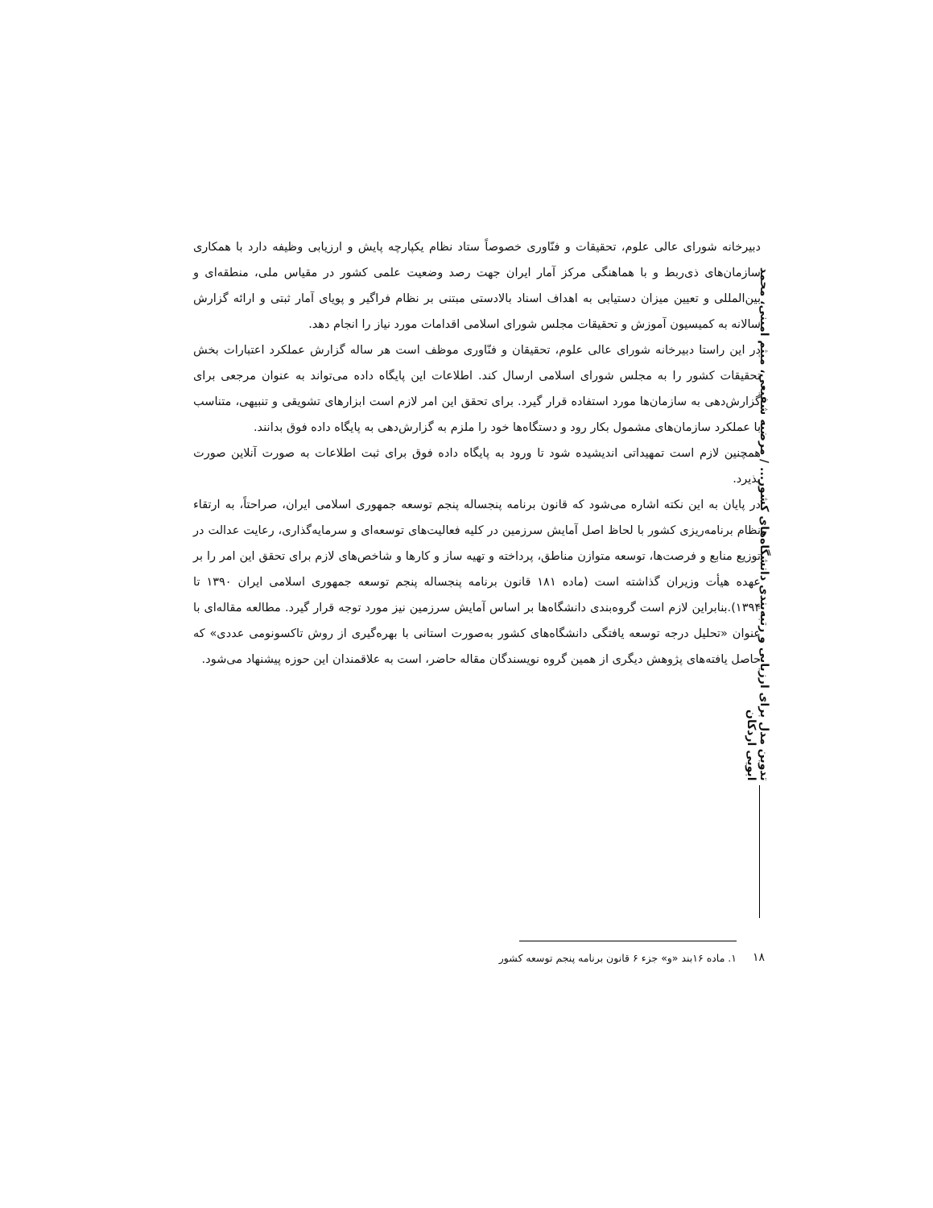تدوین مدل برای ارزیابی و رتبه‌بندی دانشگاه‌های کشور... / مرضیه شفیعی، میثم امینی، محمد ابویی اردکان
دبیرخانه شورای عالی علوم، تحقیقات و فنّاوری خصوصاً ستاد نظام یکپارچه پایش و ارزیابی وظیفه دارد با همکاری سازمان‌های ذی‌ربط و با هماهنگی مرکز آمار ایران جهت رصد وضعیت علمی کشور در مقیاس ملی، منطقه‌ای و بین‌المللی و تعیین میزان دستیابی به اهداف اسناد بالادستی مبتنی بر نظام فراگیر و پویای آمار ثبتی و ارائه گزارش سالانه به کمیسیون آموزش و تحقیقات مجلس شورای اسلامی اقدامات مورد نیاز را انجام دهد.
در این راستا دبیرخانه شورای عالی علوم، تحقیقان و فنّاوری موظف است هر ساله گزارش عملکرد اعتبارات بخش تحقیقات کشور را به مجلس شورای اسلامی ارسال کند. اطلاعات این پایگاه داده می‌تواند به عنوان مرجعی برای گزارش‌دهی به سازمان‌ها مورد استفاده قرار گیرد. برای تحقق این امر لازم است ابزارهای تشویقی و تنبیهی، متناسب با عملکرد سازمان‌های مشمول بکار رود و دستگاه‌ها خود را ملزم به گزارش‌دهی به پایگاه داده فوق بدانند.
همچنین لازم است تمهیداتی اندیشیده شود تا ورود به پایگاه داده فوق برای ثبت اطلاعات به صورت آنلاین صورت پذیرد.
در پایان به این نکته اشاره می‌شود که قانون برنامه پنجساله پنجم توسعه جمهوری اسلامی ایران، صراحتاً، به ارتقاء نظام برنامه‌ریزی کشور با لحاظ اصل آمایش سرزمین در کلیه فعالیت‌های توسعه‌ای و سرمایه‌گذاری، رعایت عدالت در توزیع منابع و فرصت‌ها، توسعه متوازن مناطق، پرداخته و تهیه ساز و کارها و شاخص‌های لازم برای تحقق این امر را بر عهده هیأت وزیران گذاشته است (ماده ۱۸۱ قانون برنامه پنجساله پنجم توسعه جمهوری اسلامی ایران ۱۳۹۰ تا ۱۳۹۴).بنابراین لازم است گروه‌بندی دانشگاه‌ها بر اساس آمایش سرزمین نیز مورد توجه قرار گیرد. مطالعه مقاله‌ای با عنوان «تحلیل درجه توسعه یافتگی دانشگاه‌های کشور به‌صورت استانی با بهره‌گیری از روش تاکسونومی عددی» که حاصل یافته‌های پژوهش دیگری از همین گروه نویسندگان مقاله حاضر، است به علاقمندان این حوزه پیشنهاد می‌شود.
۱۸
۱. ماده ۱۶بند «و» جزء ۶ قانون برنامه پنجم توسعه کشور